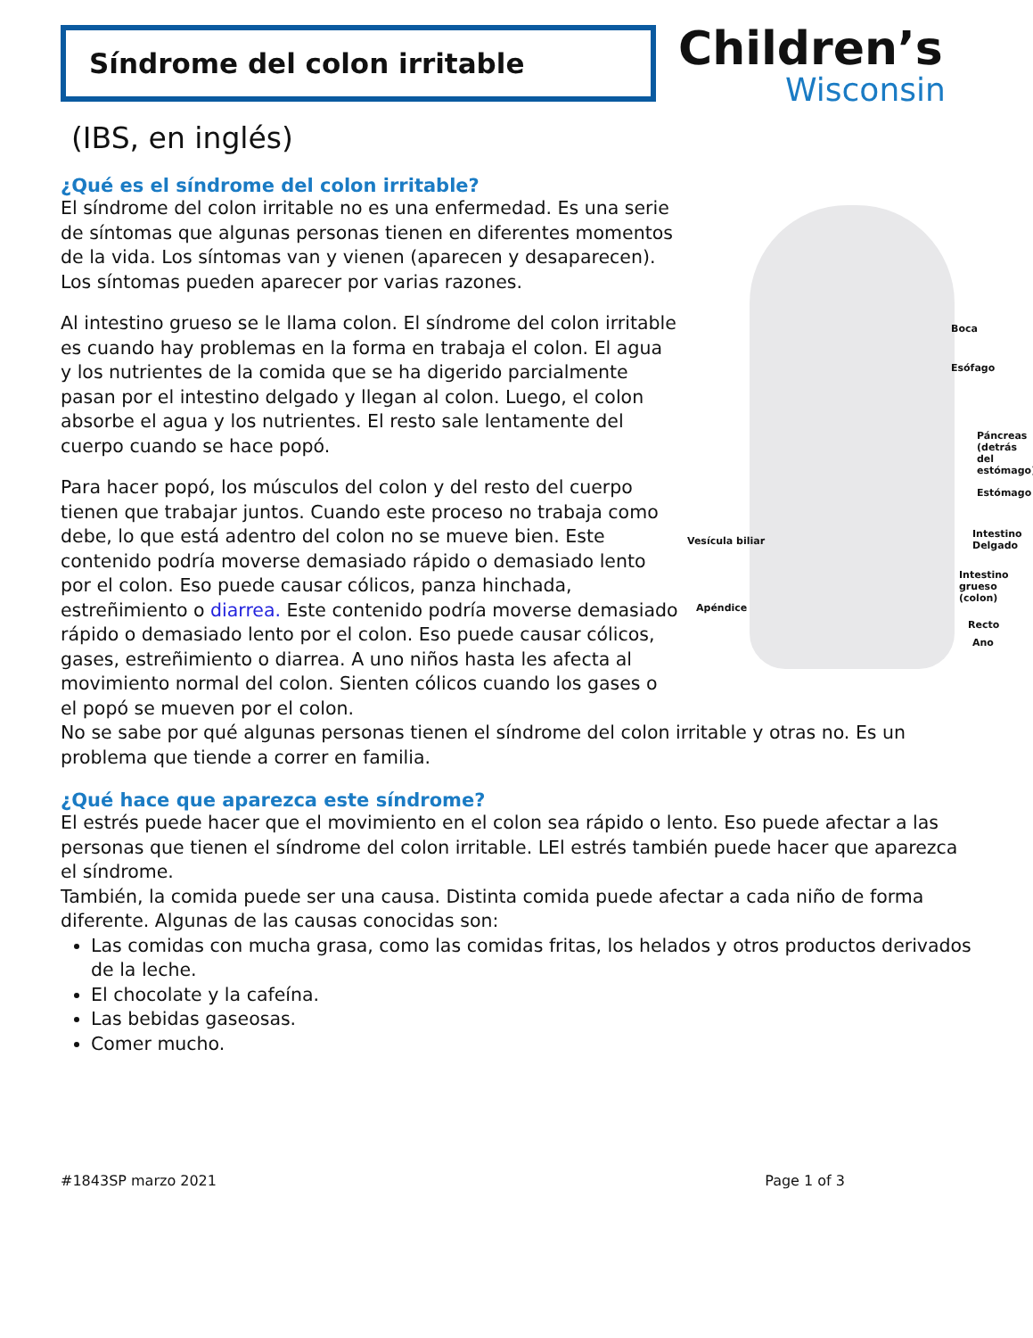Síndrome del colon irritable
Children’s
Wisconsin
(IBS, en inglés)
¿Qué es el síndrome del colon irritable?
Boca
Esófago
Páncreas
(detrás del
estómago)
Estómago
Intestino
Delgado Vesícula biliar
Intestino
grueso
(colon)
Apéndice
Recto
Ano
El síndrome del colon irritable no es una enfermedad. Es una serie de síntomas que algunas personas tienen en diferentes momentos de la vida. Los síntomas van y vienen (aparecen y desaparecen). Los síntomas pueden aparecer por varias razones.
Al intestino grueso se le llama colon. El síndrome del colon irritable es cuando hay problemas en la forma en trabaja el colon. El agua y los nutrientes de la comida que se ha digerido parcialmente pasan por el intestino delgado y llegan al colon. Luego, el colon absorbe el agua y los nutrientes. El resto sale lentamente del cuerpo cuando se hace popó.
Para hacer popó, los músculos del colon y del resto del cuerpo tienen que trabajar juntos. Cuando este proceso no trabaja como debe, lo que está adentro del colon no se mueve bien. Este contenido podría moverse demasiado rápido o demasiado lento por el colon. Eso puede causar cólicos, panza hinchada, estreñimiento o diarrea. Este contenido podría moverse demasiado rápido o demasiado lento por el colon. Eso puede causar cólicos, gases, estreñimiento o diarrea. A uno niños hasta les afecta al movimiento normal del colon. Sienten cólicos cuando los gases o el popó se mueven por el colon.
No se sabe por qué algunas personas tienen el síndrome del colon irritable y otras no. Es un problema que tiende a correr en familia.
¿Qué hace que aparezca este síndrome?
El estrés puede hacer que el movimiento en el colon sea rápido o lento. Eso puede afectar a las personas que tienen el síndrome del colon irritable. LEl estrés también puede hacer que aparezca el síndrome.
También, la comida puede ser una causa. Distinta comida puede afectar a cada niño de forma diferente. Algunas de las causas conocidas son:
Las comidas con mucha grasa, como las comidas fritas, los helados y otros productos derivados de la leche.
El chocolate y la cafeína.
Las bebidas gaseosas.
Comer mucho.
#1843SP marzo 2021 Page 1 of 3